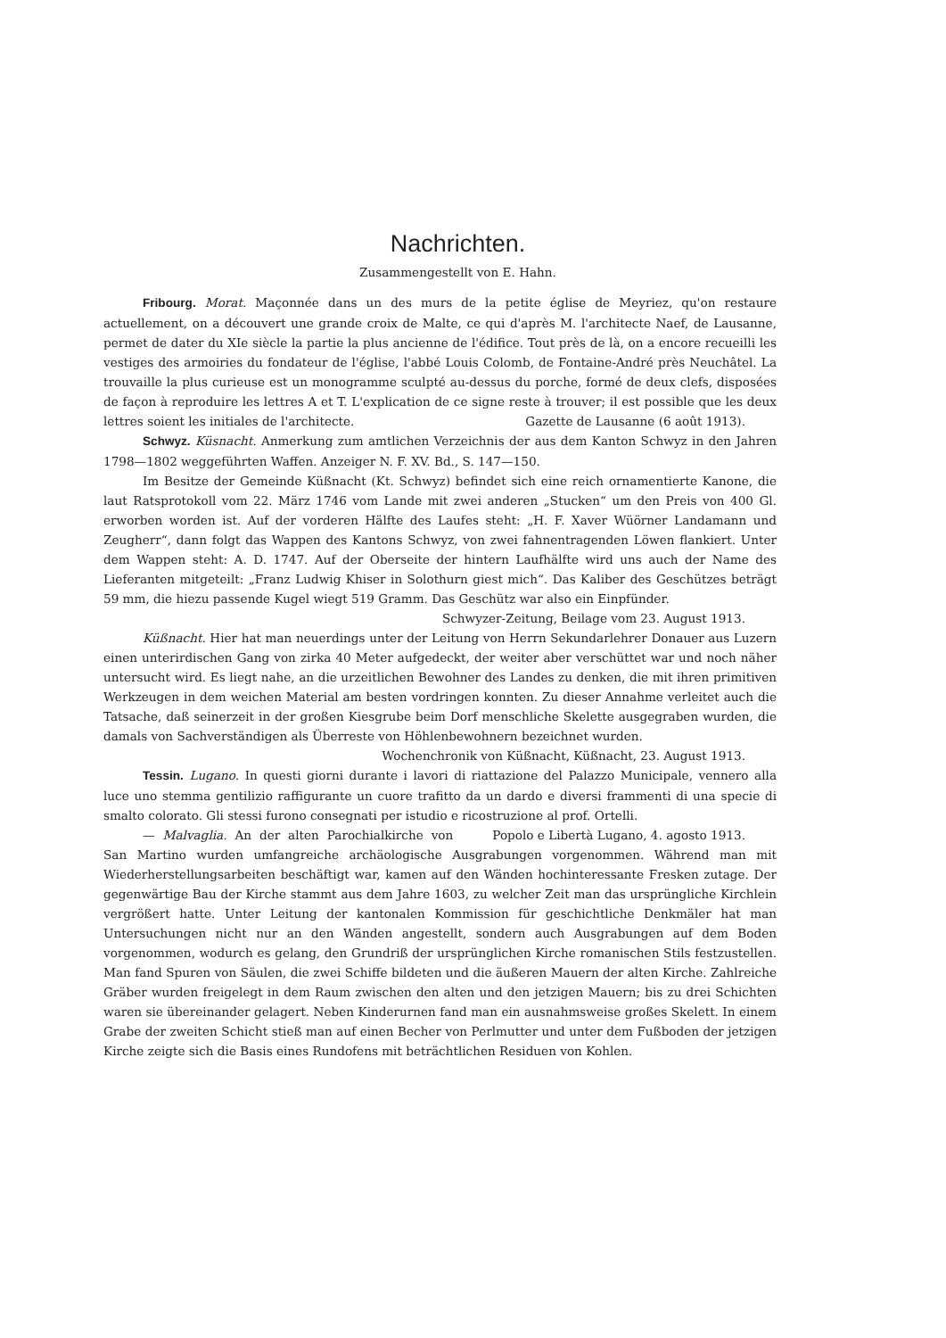Nachrichten.
Zusammengestellt von E. Hahn.
Fribourg. Morat. Maçonnée dans un des murs de la petite église de Meyriez, qu'on restaure actuellement, on a découvert une grande croix de Malte, ce qui d'après M. l'architecte Naef, de Lausanne, permet de dater du XIe siècle la partie la plus ancienne de l'édifice. Tout près de là, on a encore recueilli les vestiges des armoiries du fondateur de l'église, l'abbé Louis Colomb, de Fontaine-André près Neuchâtel. La trouvaille la plus curieuse est un monogramme sculpté au-dessus du porche, formé de deux clefs, disposées de façon à reproduire les lettres A et T. L'explication de ce signe reste à trouver; il est possible que les deux lettres soient les initiales de l'architecte. Gazette de Lausanne (6 août 1913).
Schwyz. Küsnacht. Anmerkung zum amtlichen Verzeichnis der aus dem Kanton Schwyz in den Jahren 1798—1802 weggeführten Waffen. Anzeiger N. F. XV. Bd., S. 147—150.
Im Besitze der Gemeinde Küßnacht (Kt. Schwyz) befindet sich eine reich ornamentierte Kanone, die laut Ratsprotokoll vom 22. März 1746 vom Lande mit zwei anderen „Stucken“ um den Preis von 400 Gl. erworben worden ist. Auf der vorderen Hälfte des Laufes steht: „H. F. Xaver Wüörner Landamann und Zeugherr“, dann folgt das Wappen des Kantons Schwyz, von zwei fahnentragenden Löwen flankiert. Unter dem Wappen steht: A. D. 1747. Auf der Oberseite der hintern Laufhälfte wird uns auch der Name des Lieferanten mitgeteilt: „Franz Ludwig Khiser in Solothurn giest mich“. Das Kaliber des Geschützes beträgt 59 mm, die hiezu passende Kugel wiegt 519 Gramm. Das Geschütz war also ein Einpfünder.
Schwyzer-Zeitung, Beilage vom 23. August 1913.
Küßnacht. Hier hat man neuerdings unter der Leitung von Herrn Sekundarlehrer Donauer aus Luzern einen unterirdischen Gang von zirka 40 Meter aufgedeckt, der weiter aber verschüttet war und noch näher untersucht wird. Es liegt nahe, an die urzeitlichen Bewohner des Landes zu denken, die mit ihren primitiven Werkzeugen in dem weichen Material am besten vordringen konnten. Zu dieser Annahme verleitet auch die Tatsache, daß seinerzeit in der großen Kiesgrube beim Dorf menschliche Skelette ausgegraben wurden, die damals von Sachverständigen als Überreste von Höhlenbewohnern bezeichnet wurden.
Wochenchronik von Küßnacht, Küßnacht, 23. August 1913.
Tessin. Lugano. In questi giorni durante i lavori di riattazione del Palazzo Municipale, vennero alla luce uno stemma gentilizio raffigurante un cuore trafitto da un dardo e diversi frammenti di una specie di smalto colorato. Gli stessi furono consegnati per istudio e ricostruzione al prof. Ortelli. Popolo e Libertà Lugano, 4. agosto 1913.
— Malvaglia. An der alten Parochialkirche von San Martino wurden umfangreiche archäologische Ausgrabungen vorgenommen. Während man mit Wiederherstellungsarbeiten beschäftigt war, kamen auf den Wänden hochinteressante Fresken zutage. Der gegenwärtige Bau der Kirche stammt aus dem Jahre 1603, zu welcher Zeit man das ursprüngliche Kirchlein vergrößert hatte. Unter Leitung der kantonalen Kommission für geschichtliche Denkmäler hat man Untersuchungen nicht nur an den Wänden angestellt, sondern auch Ausgrabungen auf dem Boden vorgenommen, wodurch es gelang, den Grundriß der ursprünglichen Kirche romanischen Stils festzustellen. Man fand Spuren von Säulen, die zwei Schiffe bildeten und die äußeren Mauern der alten Kirche. Zahlreiche Gräber wurden freigelegt in dem Raum zwischen den alten und den jetzigen Mauern; bis zu drei Schichten waren sie übereinander gelagert. Neben Kinderurnen fand man ein ausnahmsweise großes Skelett. In einem Grabe der zweiten Schicht stieß man auf einen Becher von Perlmutter und unter dem Fußboden der jetzigen Kirche zeigte sich die Basis eines Rundofens mit beträchtlichen Residuen von Kohlen.